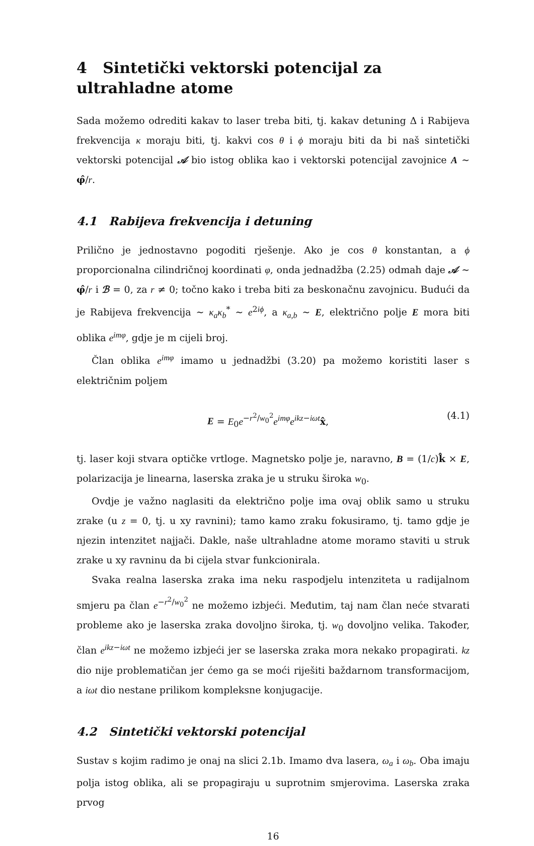4 Sintetički vektorski potencijal za ultrahladne atome
Sada možemo odrediti kakav to laser treba biti, tj. kakav detuning Δ i Rabijeva frekvencija κ moraju biti, tj. kakvi cos θ i ϕ moraju biti da bi naš sintetički vektorski potencijal 𝒜 bio istog oblika kao i vektorski potencijal zavojnice A ∼ φ̂/r.
4.1 Rabijeva frekvencija i detuning
Prilično je jednostavno pogoditi rješenje. Ako je cos θ konstantan, a ϕ proporcionalna cilindričnoj koordinati φ, onda jednadžba (2.25) odmah daje 𝒜 ∼ φ̂/r i ℬ = 0, za r ≠ 0; točno kako i treba biti za beskonačnu zavojnicu. Budući da je Rabijeva frekvencija ∼ κ<sub>a</sub>κ<sub>b</sub><sup>*</sup> ∼ e<sup>2iϕ</sup>, a κ<sub>a,b</sub> ∼ E, električno polje E mora biti oblika e<sup>imφ</sup>, gdje je m cijeli broj.
Član oblika e<sup>imφ</sup> imamo u jednadžbi (3.20) pa možemo koristiti laser s električnim poljem
E = E<sub>0</sub>e<sup>−r<sup>2</sup>/w<sub>0</sub><sup>2</sup></sup>e<sup>imφ</sup>e<sup>ikz−iωt</sup>x̂, (4.1)
tj. laser koji stvara optičke vrtloge. Magnetsko polje je, naravno, B = (1/c)k̂ × E, polarizacija je linearna, laserska zraka je u struku široka w<sub>0</sub>.
Ovdje je važno naglasiti da električno polje ima ovaj oblik samo u struku zrake (u z = 0, tj. u xy ravnini); tamo kamo zraku fokusiramo, tj. tamo gdje je njezin intenzitet najjači. Dakle, naše ultrahladne atome moramo staviti u struk zrake u xy ravninu da bi cijela stvar funkcionirala.
Svaka realna laserska zraka ima neku raspodjelu intenziteta u radijalnom smjeru pa član e<sup>−r<sup>2</sup>/w<sub>0</sub><sup>2</sup></sup> ne možemo izbjeći. Međutim, taj nam član neće stvarati probleme ako je laserska zraka dovoljno široka, tj. w<sub>0</sub> dovoljno velika. Također, član e<sup>ikz−iωt</sup> ne možemo izbjeći jer se laserska zraka mora nekako propagirati. kz dio nije problematičan jer ćemo ga se moći riješiti baždarnom transformacijom, a iωt dio nestane prilikom kompleksne konjugacije.
4.2 Sintetički vektorski potencijal
Sustav s kojim radimo je onaj na slici 2.1b. Imamo dva lasera, ω<sub>a</sub> i ω<sub>b</sub>. Oba imaju polja istog oblika, ali se propagiraju u suprotnim smjerovima. Laserska zraka prvog
16